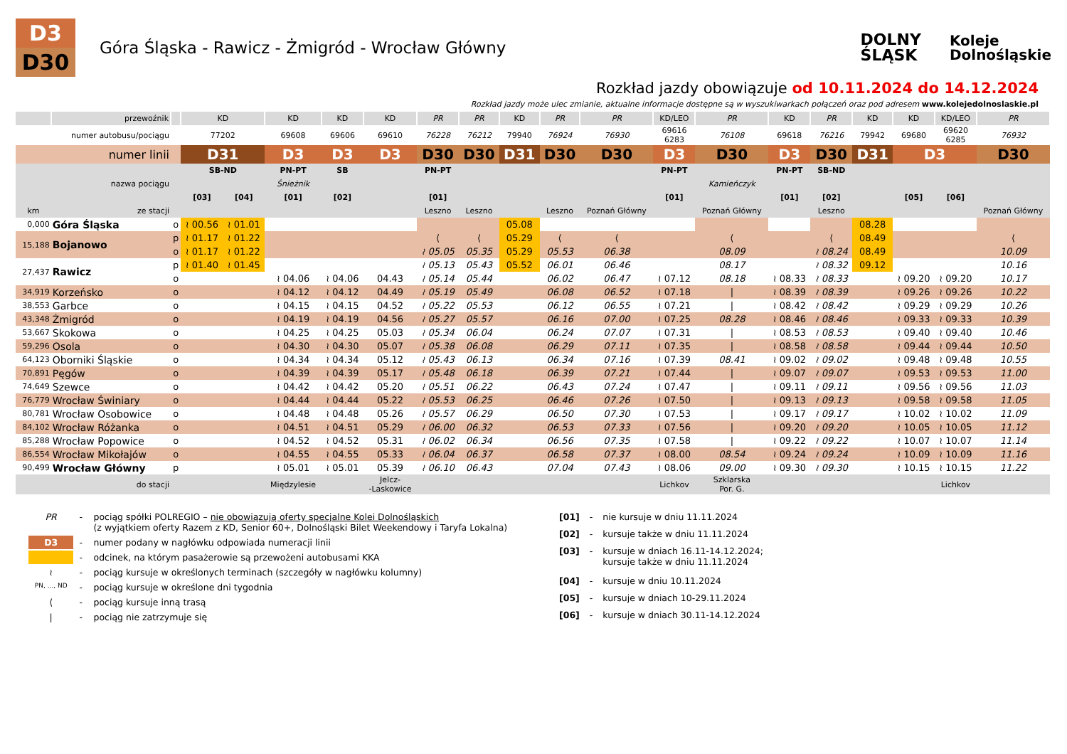D3
D30
Góra Śląska - Rawicz - Żmigród - Wrocław Główny
DOLNY
ŚLĄSK
Koleje
Dolnośląskie
Rozkład jazdy obowiązuje od 10.11.2024 do 14.12.2024
Rozkład jazdy może ulec zmianie, aktualne informacje dostępne są w wyszukiwarkach połączeń oraz pod adresem www.kolejedolnoslaskie.pl
| | przewoźnik | | KD | | KD | KD | KD | PR | PR | KD | PR | PR | KD/LEO | PR | KD | PR | KD | KD | KD/LEO | PR |
| --- | --- | --- | --- | --- | --- | --- | --- | --- | --- | --- | --- | --- | --- | --- | --- | --- | --- | --- | --- | --- |
| | numer autobusu/pociągu | | 77202 | | 69608 | 69606 | 69610 | 76228 | 76212 | 79940 | 76924 | 76930 | 69616 6283 | 76108 | 69618 | 76216 | 79942 | 69680 | 69620 6285 | 76932 |
| | numer linii | | D31 | | D3 | D3 | D3 | D30 | D30 | D31 | D30 | D30 | D3 | D30 | D3 | D30 | D31 | D3 | | D30 |
| | | | SB-ND | | PN-PT | SB | | PN-PT | | | | | PN-PT | | PN-PT | SB-ND | | | | |
| | nazwa pociągu | | | | Śnieżnik | | | | | | | | | Kamieńczyk | | | | | | |
| | | | [03] | [04] | [01] | [02] | | [01] | | | | | [01] | | [01] | [02] | | [05] | [06] | |
| km | ze stacji | | | | | | | Leszno | Leszno | | Leszno | Poznań Główny | | Poznań Główny | | Leszno | | | | Poznań Główny |
| 0,000 | Góra Śląska | o | ≀ 00.56 | ≀ 01.01 | | | | | | 05.08 | | | | | | | 08.28 | | | |
| 15,188 | Bojanowo | p | ≀ 01.17 | ≀ 01.22 | | | | ⟨ | ⟨ | 05.29 | ⟨ | ⟨ | | ⟨ | | ⟨ | 08.49 | | | ⟨ |
| | | o | ≀ 01.17 | ≀ 01.22 | | | | ≀ 05.05 | 05.35 | 05.29 | 05.53 | 06.38 | | 08.09 | | ≀ 08.24 | 08.49 | | | 10.09 |
| 27,437 | Rawicz | p | ≀ 01.40 | ≀ 01.45 | | | | ≀ 05.13 | 05.43 | 05.52 | 06.01 | 06.46 | | 08.17 | | ≀ 08.32 | 09.12 | | | 10.16 |
| | | o | | | ≀ 04.06 | ≀ 04.06 | 04.43 | ≀ 05.14 | 05.44 | | 06.02 | 06.47 | ≀ 07.12 | 08.18 | ≀ 08.33 | ≀ 08.33 | | ≀ 09.20 | ≀ 09.20 | 10.17 |
| 34,919 | Korzeńsko | o | | | ≀ 04.12 | ≀ 04.12 | 04.49 | ≀ 05.19 | 05.49 | | 06.08 | 06.52 | ≀ 07.18 | / | ≀ 08.39 | ≀ 08.39 | | ≀ 09.26 | ≀ 09.26 | 10.22 |
| 38,553 | Garbce | o | | | ≀ 04.15 | ≀ 04.15 | 04.52 | ≀ 05.22 | 05.53 | | 06.12 | 06.55 | ≀ 07.21 | / | ≀ 08.42 | ≀ 08.42 | | ≀ 09.29 | ≀ 09.29 | 10.26 |
| 43,348 | Żmigród | o | | | ≀ 04.19 | ≀ 04.19 | 04.56 | ≀ 05.27 | 05.57 | | 06.16 | 07.00 | ≀ 07.25 | 08.28 | ≀ 08.46 | ≀ 08.46 | | ≀ 09.33 | ≀ 09.33 | 10.39 |
| 53,667 | Skokowa | o | | | ≀ 04.25 | ≀ 04.25 | 05.03 | ≀ 05.34 | 06.04 | | 06.24 | 07.07 | ≀ 07.31 | / | ≀ 08.53 | ≀ 08.53 | | ≀ 09.40 | ≀ 09.40 | 10.46 |
| 59,296 | Osola | o | | | ≀ 04.30 | ≀ 04.30 | 05.07 | ≀ 05.38 | 06.08 | | 06.29 | 07.11 | ≀ 07.35 | / | ≀ 08.58 | ≀ 08.58 | | ≀ 09.44 | ≀ 09.44 | 10.50 |
| 64,123 | Oborniki Śląskie | o | | | ≀ 04.34 | ≀ 04.34 | 05.12 | ≀ 05.43 | 06.13 | | 06.34 | 07.16 | ≀ 07.39 | 08.41 | ≀ 09.02 | ≀ 09.02 | | ≀ 09.48 | ≀ 09.48 | 10.55 |
| 70,891 | Pęgów | o | | | ≀ 04.39 | ≀ 04.39 | 05.17 | ≀ 05.48 | 06.18 | | 06.39 | 07.21 | ≀ 07.44 | / | ≀ 09.07 | ≀ 09.07 | | ≀ 09.53 | ≀ 09.53 | 11.00 |
| 74,649 | Szewce | o | | | ≀ 04.42 | ≀ 04.42 | 05.20 | ≀ 05.51 | 06.22 | | 06.43 | 07.24 | ≀ 07.47 | / | ≀ 09.11 | ≀ 09.11 | | ≀ 09.56 | ≀ 09.56 | 11.03 |
| 76,779 | Wrocław Świniary | o | | | ≀ 04.44 | ≀ 04.44 | 05.22 | ≀ 05.53 | 06.25 | | 06.46 | 07.26 | ≀ 07.50 | / | ≀ 09.13 | ≀ 09.13 | | ≀ 09.58 | ≀ 09.58 | 11.05 |
| 80,781 | Wrocław Osobowice | o | | | ≀ 04.48 | ≀ 04.48 | 05.26 | ≀ 05.57 | 06.29 | | 06.50 | 07.30 | ≀ 07.53 | / | ≀ 09.17 | ≀ 09.17 | | ≀ 10.02 | ≀ 10.02 | 11.09 |
| 84,102 | Wrocław Różanka | o | | | ≀ 04.51 | ≀ 04.51 | 05.29 | ≀ 06.00 | 06.32 | | 06.53 | 07.33 | ≀ 07.56 | / | ≀ 09.20 | ≀ 09.20 | | ≀ 10.05 | ≀ 10.05 | 11.12 |
| 85,288 | Wrocław Popowice | o | | | ≀ 04.52 | ≀ 04.52 | 05.31 | ≀ 06.02 | 06.34 | | 06.56 | 07.35 | ≀ 07.58 | / | ≀ 09.22 | ≀ 09.22 | | ≀ 10.07 | ≀ 10.07 | 11.14 |
| 86,554 | Wrocław Mikołajów | o | | | ≀ 04.55 | ≀ 04.55 | 05.33 | ≀ 06.04 | 06.37 | | 06.58 | 07.37 | ≀ 08.00 | 08.54 | ≀ 09.24 | ≀ 09.24 | | ≀ 10.09 | ≀ 10.09 | 11.16 |
| 90,499 | Wrocław Główny | p | | | ≀ 05.01 | ≀ 05.01 | 05.39 | ≀ 06.10 | 06.43 | | 07.04 | 07.43 | ≀ 08.06 | 09.00 | ≀ 09.30 | ≀ 09.30 | | ≀ 10.15 | ≀ 10.15 | 11.22 |
| | do stacji | | | | Międzylesie | | Jelcz- -Laskowice | | | | | | Lichkov | Szklarska Por. G. | | | | | Lichkov | |
| PR | - | pociąg spółki POLREGIO – nie obowiązują oferty specjalne Kolei Dolnośląskich (z wyjątkiem oferty Razem z KD, Senior 60+, Dolnośląski Bilet Weekendowy i Taryfa Lokalna) |
| D3 | - | numer podany w nagłówku odpowiada numeracji linii |
| | - | odcinek, na którym pasażerowie są przewożeni autobusami KKA |
| ≀ | - | pociąg kursuje w określonych terminach (szczegóły w nagłówku kolumny) |
| PN, ..., ND | - | pociąg kursuje w określone dni tygodnia |
| ⟨ | - | pociąg kursuje inną trasą |
| / | - | pociąg nie zatrzymuje się |
| [01] | - | nie kursuje w dniu 11.11.2024 |
| [02] | - | kursuje także w dniu 11.11.2024 |
| [03] | - | kursuje w dniach 16.11-14.12.2024; kursuje także w dniu 11.11.2024 |
| [04] | - | kursuje w dniu 10.11.2024 |
| [05] | - | kursuje w dniach 10-29.11.2024 |
| [06] | - | kursuje w dniach 30.11-14.12.2024 |